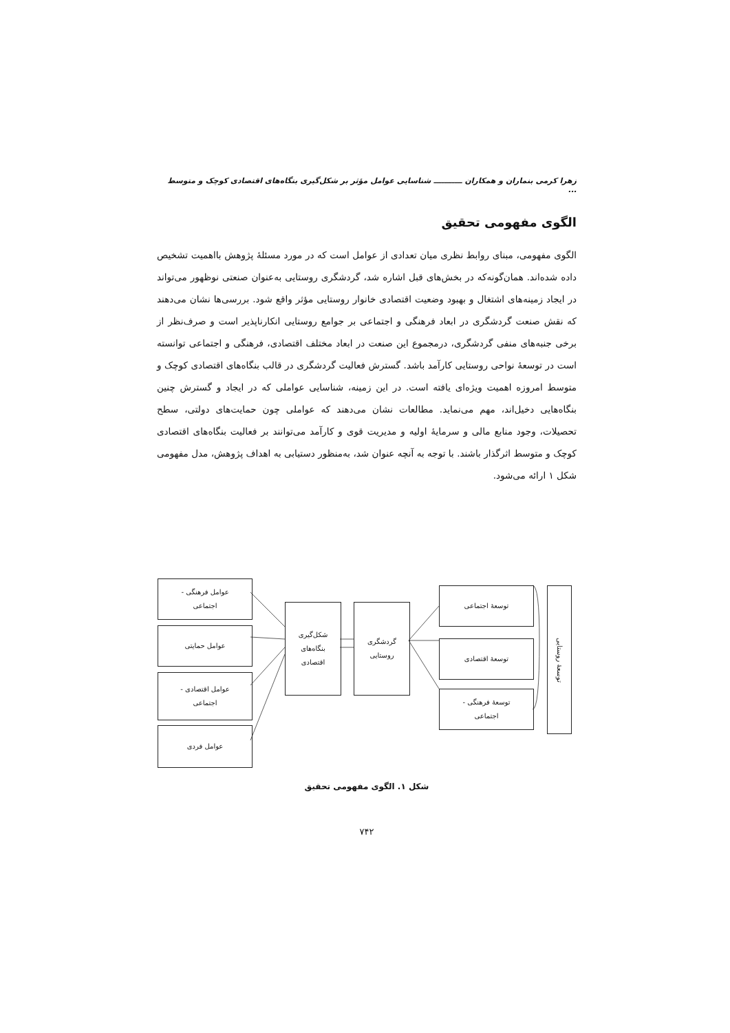زهرا کرمی بنماران و همکاران ـــــــــــ شناسایی عوامل مؤثر بر شکل‌گیری بنگاه‌های اقتصادی کوچک و متوسط ...
الگوی مفهومی تحقیق
الگوی مفهومی، مبنای روابط نظری میان تعدادی از عوامل است که در مورد مسئلۀ پژوهش بااهمیت تشخیص داده شده‌اند. همان‌گونه‌که در بخش‌های قبل اشاره شد، گردشگری روستایی به‌عنوان صنعتی نوظهور می‌تواند در ایجاد زمینه‌های اشتغال و بهبود وضعیت اقتصادی خانوار روستایی مؤثر واقع شود. بررسی‌ها نشان می‌دهند که نقش صنعت گردشگری در ابعاد فرهنگی و اجتماعی بر جوامع روستایی انکارناپذیر است و صرف‌نظر از برخی جنبه‌های منفی گردشگری، درمجموع این صنعت در ابعاد مختلف اقتصادی، فرهنگی و اجتماعی توانسته است در توسعۀ نواحی روستایی کارآمد باشد. گسترش فعالیت گردشگری در قالب بنگاه‌های اقتصادی کوچک و متوسط امروزه اهمیت ویژه‌ای یافته است. در این زمینه، شناسایی عواملی که در ایجاد و گسترش چنین بنگاه‌هایی دخیل‌اند، مهم می‌نماید. مطالعات نشان می‌دهند که عواملی چون حمایت‌های دولتی، سطح تحصیلات، وجود منابع مالی و سرمایۀ اولیه و مدیریت قوی و کارآمد می‌توانند بر فعالیت بنگاه‌های اقتصادی کوچک و متوسط اثرگذار باشند. با توجه به آنچه عنوان شد، به‌منظور دستیابی به اهداف پژوهش، مدل مفهومی شکل ۱ ارائه می‌شود.
عوامل فرهنگی -
اجتماعی
عوامل حمایتی
عوامل اقتصادی -
اجتماعی
عوامل فردی
شکل‌گیری
بنگاه‌های
اقتصادی
گردشگری
روستایی
توسعۀ اجتماعی
توسعۀ اقتصادی
توسعۀ فرهنگی -
اجتماعی
توسعۀ روستایی
شکل ۱. الگوی مفهومی تحقیق
۷۴۲